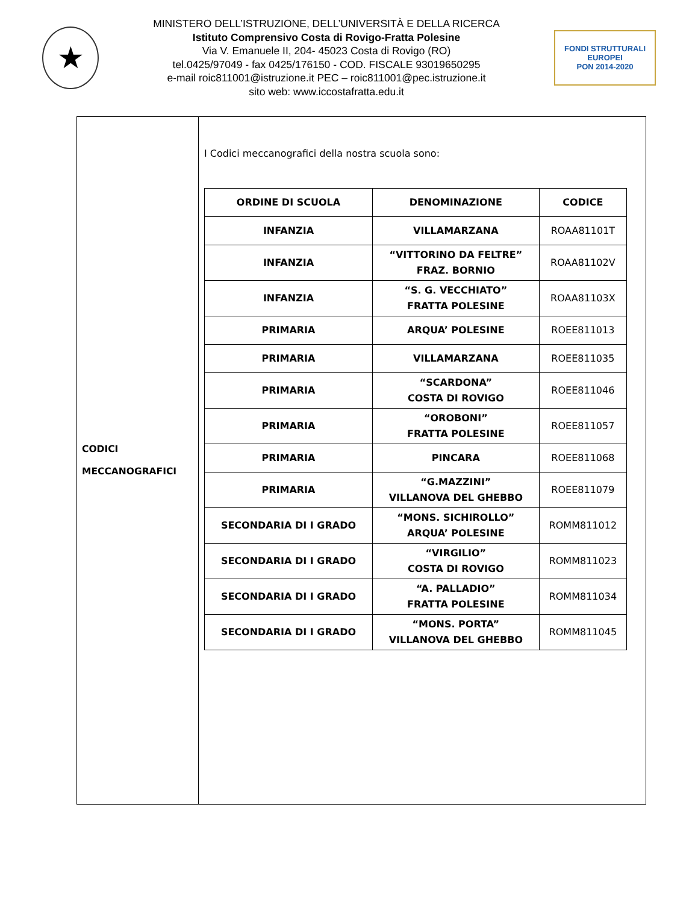★
MINISTERO DELL’ISTRUZIONE, DELL’UNIVERSITÀ E DELLA RICERCA
Istituto Comprensivo Costa di Rovigo-Fratta Polesine
Via V. Emanuele II, 204- 45023 Costa di Rovigo (RO)
tel.0425/97049 - fax 0425/176150 - COD. FISCALE 93019650295
e-mail roic811001@istruzione.it PEC – roic811001@pec.istruzione.it
sito web: www.iccostafratta.edu.it
FONDI STRUTTURALI EUROPEI
PON 2014-2020
| CODICI MECCANOGRAFICI | I Codici meccanografici della nostra scuola sono: / ORDINE DI SCUOLA / DENOMINAZIONE / CODICE / / --- / --- / --- / / INFANZIA / VILLAMARZANA / ROAA81101T / / INFANZIA / “VITTORINO DA FELTRE” FRAZ. BORNIO / ROAA81102V / / INFANZIA / “S. G. VECCHIATO” FRATTA POLESINE / ROAA81103X / / PRIMARIA / ARQUA’ POLESINE / ROEE811013 / / PRIMARIA / VILLAMARZANA / ROEE811035 / / PRIMARIA / “SCARDONA” COSTA DI ROVIGO / ROEE811046 / / PRIMARIA / “OROBONI” FRATTA POLESINE / ROEE811057 / / PRIMARIA / PINCARA / ROEE811068 / / PRIMARIA / “G.MAZZINI” VILLANOVA DEL GHEBBO / ROEE811079 / / SECONDARIA DI I GRADO / “MONS. SICHIROLLO” ARQUA’ POLESINE / ROMM811012 / / SECONDARIA DI I GRADO / “VIRGILIO” COSTA DI ROVIGO / ROMM811023 / / SECONDARIA DI I GRADO / “A. PALLADIO” FRATTA POLESINE / ROMM811034 / / SECONDARIA DI I GRADO / “MONS. PORTA” VILLANOVA DEL GHEBBO / ROMM811045 / |